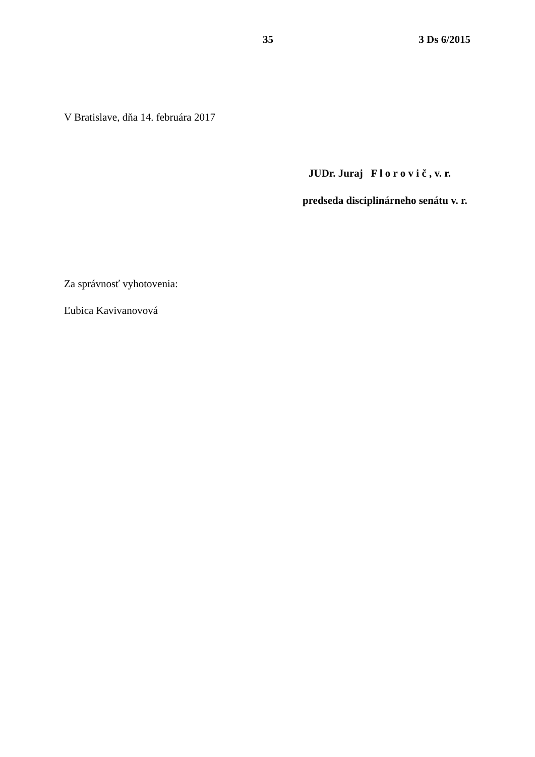35 3 Ds 6/2015
V Bratislave, dňa 14. februára 2017
JUDr. Juraj F l o r o v i č , v. r.
predseda disciplinárneho senátu v. r.
Za správnosť vyhotovenia:
Ľubica Kavivanovová